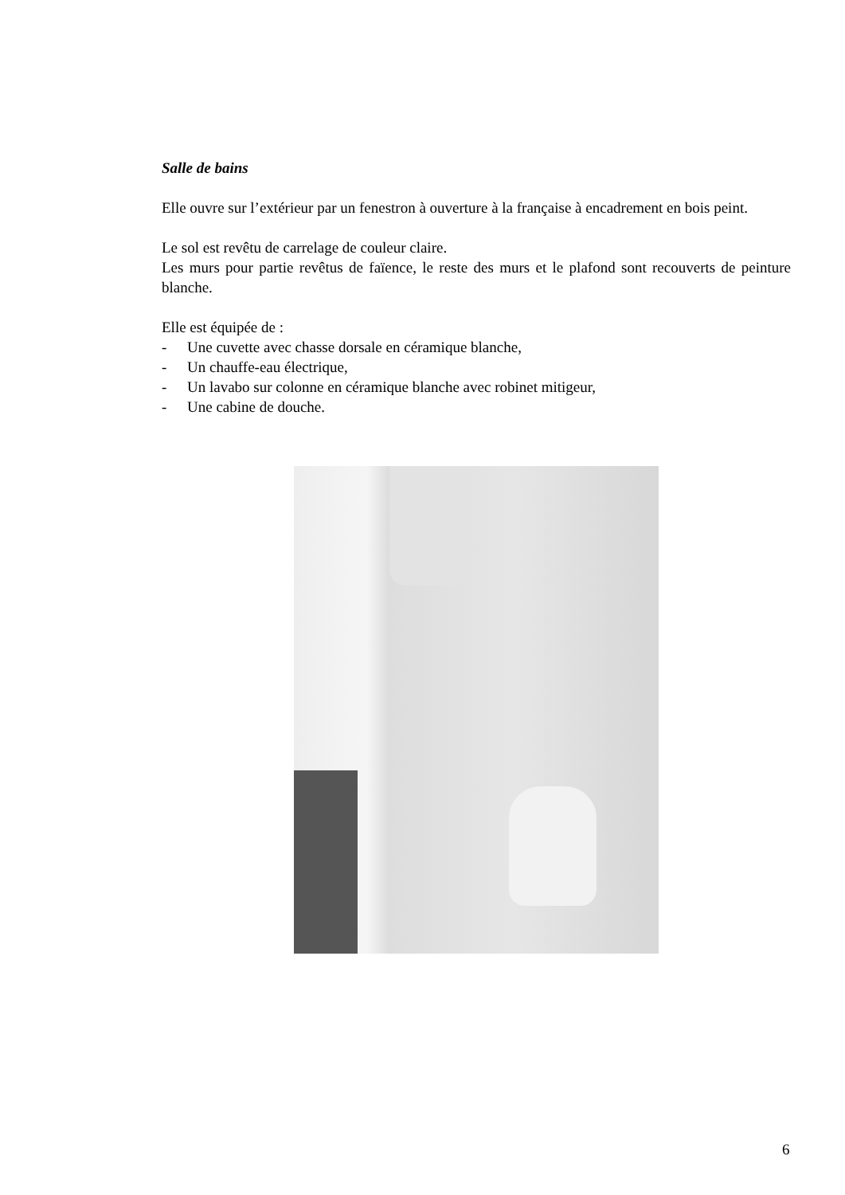Salle de bains
Elle ouvre sur l’extérieur par un fenestron à ouverture à la française à encadrement en bois peint.
Le sol est revêtu de carrelage de couleur claire.
Les murs pour partie revêtus de faïence, le reste des murs et le plafond sont recouverts de peinture blanche.
Elle est équipée de :
- Une cuvette avec chasse dorsale en céramique blanche,
- Un chauffe-eau électrique,
- Un lavabo sur colonne en céramique blanche avec robinet mitigeur,
- Une cabine de douche.
6